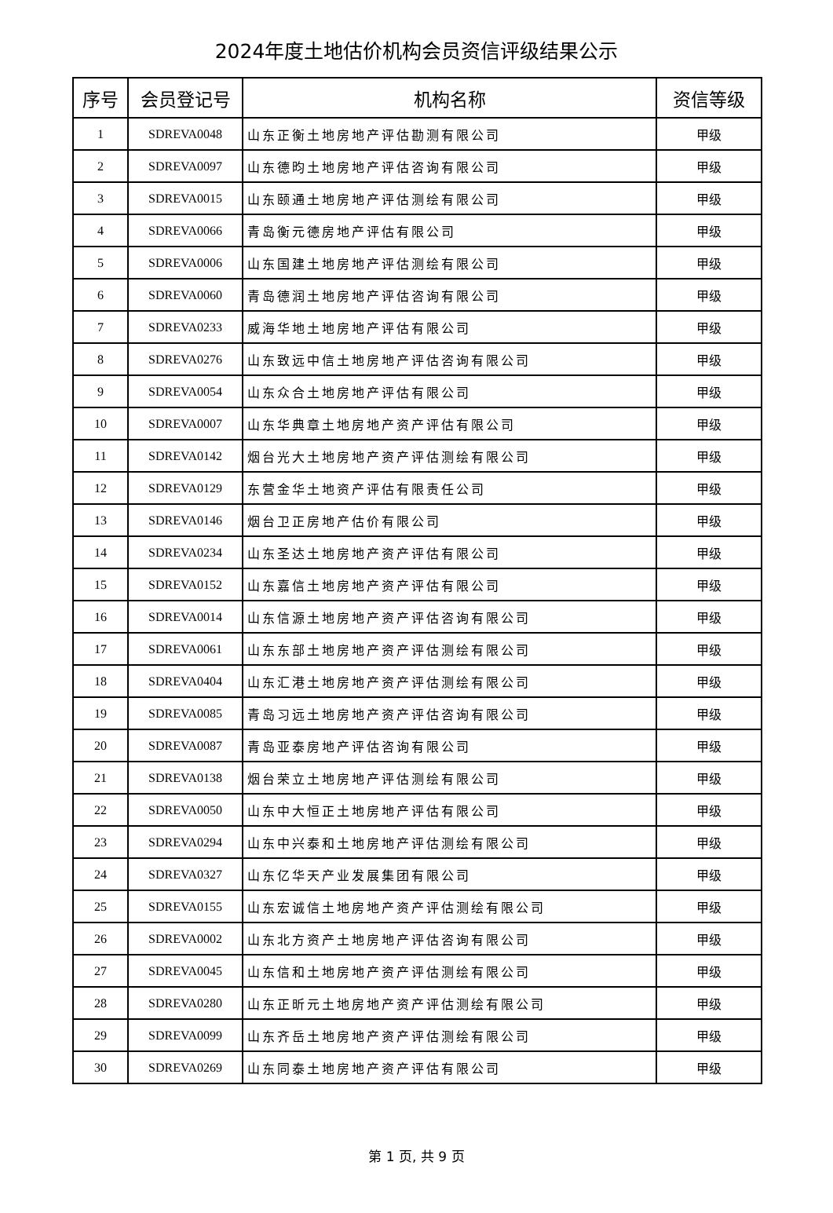2024年度土地估价机构会员资信评级结果公示
| 序号 | 会员登记号 | 机构名称 | 资信等级 |
| --- | --- | --- | --- |
| 1 | SDREVA0048 | 山东正衡土地房地产评估勘测有限公司 | 甲级 |
| 2 | SDREVA0097 | 山东德昀土地房地产评估咨询有限公司 | 甲级 |
| 3 | SDREVA0015 | 山东颐通土地房地产评估测绘有限公司 | 甲级 |
| 4 | SDREVA0066 | 青岛衡元德房地产评估有限公司 | 甲级 |
| 5 | SDREVA0006 | 山东国建土地房地产评估测绘有限公司 | 甲级 |
| 6 | SDREVA0060 | 青岛德润土地房地产评估咨询有限公司 | 甲级 |
| 7 | SDREVA0233 | 威海华地土地房地产评估有限公司 | 甲级 |
| 8 | SDREVA0276 | 山东致远中信土地房地产评估咨询有限公司 | 甲级 |
| 9 | SDREVA0054 | 山东众合土地房地产评估有限公司 | 甲级 |
| 10 | SDREVA0007 | 山东华典章土地房地产资产评估有限公司 | 甲级 |
| 11 | SDREVA0142 | 烟台光大土地房地产资产评估测绘有限公司 | 甲级 |
| 12 | SDREVA0129 | 东营金华土地资产评估有限责任公司 | 甲级 |
| 13 | SDREVA0146 | 烟台卫正房地产估价有限公司 | 甲级 |
| 14 | SDREVA0234 | 山东圣达土地房地产资产评估有限公司 | 甲级 |
| 15 | SDREVA0152 | 山东嘉信土地房地产资产评估有限公司 | 甲级 |
| 16 | SDREVA0014 | 山东信源土地房地产资产评估咨询有限公司 | 甲级 |
| 17 | SDREVA0061 | 山东东部土地房地产资产评估测绘有限公司 | 甲级 |
| 18 | SDREVA0404 | 山东汇港土地房地产资产评估测绘有限公司 | 甲级 |
| 19 | SDREVA0085 | 青岛习远土地房地产资产评估咨询有限公司 | 甲级 |
| 20 | SDREVA0087 | 青岛亚泰房地产评估咨询有限公司 | 甲级 |
| 21 | SDREVA0138 | 烟台荣立土地房地产评估测绘有限公司 | 甲级 |
| 22 | SDREVA0050 | 山东中大恒正土地房地产评估有限公司 | 甲级 |
| 23 | SDREVA0294 | 山东中兴泰和土地房地产评估测绘有限公司 | 甲级 |
| 24 | SDREVA0327 | 山东亿华天产业发展集团有限公司 | 甲级 |
| 25 | SDREVA0155 | 山东宏诚信土地房地产资产评估测绘有限公司 | 甲级 |
| 26 | SDREVA0002 | 山东北方资产土地房地产评估咨询有限公司 | 甲级 |
| 27 | SDREVA0045 | 山东信和土地房地产资产评估测绘有限公司 | 甲级 |
| 28 | SDREVA0280 | 山东正昕元土地房地产资产评估测绘有限公司 | 甲级 |
| 29 | SDREVA0099 | 山东齐岳土地房地产资产评估测绘有限公司 | 甲级 |
| 30 | SDREVA0269 | 山东同泰土地房地产资产评估有限公司 | 甲级 |
第 1 页, 共 9 页